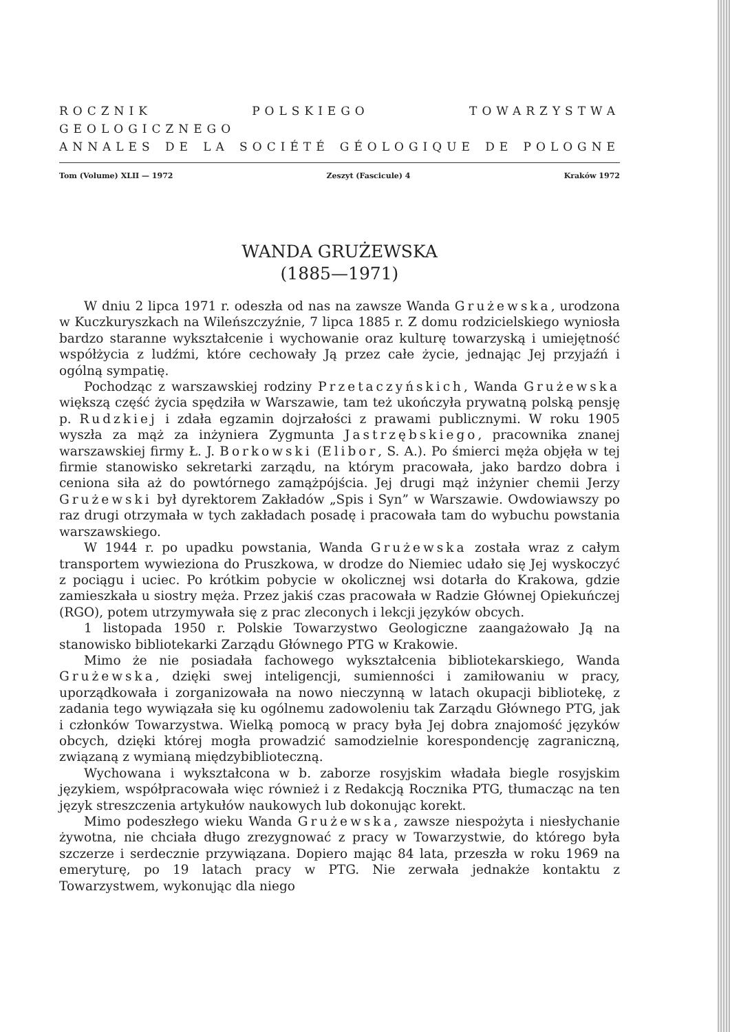ROCZNIK POLSKIEGO TOWARZYSTWA GEOLOGICZNEGO
ANNALES DE LA SOCIÉTÉ GÉOLOGIQUE DE POLOGNE
Tom (Volume) XLII — 1972 Zeszyt (Fascicule) 4 Kraków 1972
WANDA GRUŻEWSKA
(1885—1971)
W dniu 2 lipca 1971 r. odeszła od nas na zawsze Wanda Grużewska, urodzona w Kuczkuryszkach na Wileńszczyźnie, 7 lipca 1885 r. Z domu rodzicielskiego wyniosła bardzo staranne wykształcenie i wychowanie oraz kulturę towarzyską i umiejętność współżycia z ludźmi, które cechowały Ją przez całe życie, jednając Jej przyjaźń i ogólną sympatię.
Pochodząc z warszawskiej rodziny Przetaczyńskich, Wanda Grużewska większą część życia spędziła w Warszawie, tam też ukończyła prywatną polską pensję p. Rudzkiej i zdała egzamin dojrzałości z prawami publicznymi. W roku 1905 wyszła za mąż za inżyniera Zygmunta Jastrzębskiego, pracownika znanej warszawskiej firmy Ł. J. Borkowski (Elibor, S. A.). Po śmierci męża objęła w tej firmie stanowisko sekretarki zarządu, na którym pracowała, jako bardzo dobra i ceniona siła aż do powtórnego zamążpójścia. Jej drugi mąż inżynier chemii Jerzy Grużewski był dyrektorem Zakładów „Spis i Syn” w Warszawie. Owdowiawszy po raz drugi otrzymała w tych zakładach posadę i pracowała tam do wybuchu powstania warszawskiego.
W 1944 r. po upadku powstania, Wanda Grużewska została wraz z całym transportem wywieziona do Pruszkowa, w drodze do Niemiec udało się Jej wyskoczyć z pociągu i uciec. Po krótkim pobycie w okolicznej wsi dotarła do Krakowa, gdzie zamieszkała u siostry męża. Przez jakiś czas pracowała w Radzie Głównej Opiekuńczej (RGO), potem utrzymywała się z prac zleconych i lekcji języków obcych.
1 listopada 1950 r. Polskie Towarzystwo Geologiczne zaangażowało Ją na stanowisko bibliotekarki Zarządu Głównego PTG w Krakowie.
Mimo że nie posiadała fachowego wykształcenia bibliotekarskiego, Wanda Grużewska, dzięki swej inteligencji, sumienności i zamiłowaniu w pracy, uporządkowała i zorganizowała na nowo nieczynną w latach okupacji bibliotekę, z zadania tego wywiązała się ku ogólnemu zadowoleniu tak Zarządu Głównego PTG, jak i członków Towarzystwa. Wielką pomocą w pracy była Jej dobra znajomość języków obcych, dzięki której mogła prowadzić samodzielnie korespondencję zagraniczną, związaną z wymianą międzybiblioteczną.
Wychowana i wykształcona w b. zaborze rosyjskim władała biegle rosyjskim językiem, współpracowała więc również i z Redakcją Rocznika PTG, tłumacząc na ten język streszczenia artykułów naukowych lub dokonując korekt.
Mimo podeszłego wieku Wanda Grużewska, zawsze niespożyta i niesłychanie żywotna, nie chciała długo zrezygnować z pracy w Towarzystwie, do którego była szczerze i serdecznie przywiązana. Dopiero mając 84 lata, przeszła w roku 1969 na emeryturę, po 19 latach pracy w PTG. Nie zerwała jednakże kontaktu z Towarzystwem, wykonując dla niego